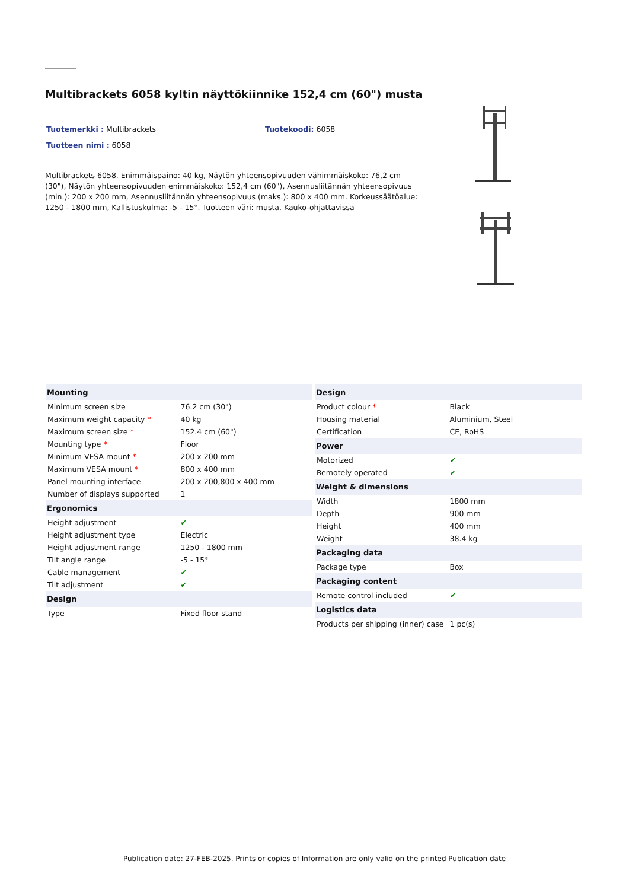Multibrackets 6058 kyltin näyttökiinnike 152,4 cm (60") musta
Tuotemerkki : Multibrackets Tuotekoodi: 6058
Tuotteen nimi : 6058
Multibrackets 6058. Enimmäispaino: 40 kg, Näytön yhteensopivuuden vähimmäiskoko: 76,2 cm (30"), Näytön yhteensopivuuden enimmäiskoko: 152,4 cm (60"), Asennusliitännän yhteensopivuus (min.): 200 x 200 mm, Asennusliitännän yhteensopivuus (maks.): 800 x 400 mm. Korkeussäätöalue: 1250 - 1800 mm, Kallistuskulma: -5 - 15°. Tuotteen väri: musta. Kauko-ohjattavissa
| Mounting | |
| --- | --- |
| Minimum screen size | 76.2 cm (30") |
| Maximum weight capacity * | 40 kg |
| Maximum screen size * | 152.4 cm (60") |
| Mounting type * | Floor |
| Minimum VESA mount * | 200 x 200 mm |
| Maximum VESA mount * | 800 x 400 mm |
| Panel mounting interface | 200 x 200,800 x 400 mm |
| Number of displays supported | 1 |
| Ergonomics | |
| Height adjustment | ✔ |
| Height adjustment type | Electric |
| Height adjustment range | 1250 - 1800 mm |
| Tilt angle range | -5 - 15° |
| Cable management | ✔ |
| Tilt adjustment | ✔ |
| Design | |
| Type | Fixed floor stand |
| Design | |
| --- | --- |
| Product colour * | Black |
| Housing material | Aluminium, Steel |
| Certification | CE, RoHS |
| Power | |
| Motorized | ✔ |
| Remotely operated | ✔ |
| Weight & dimensions | |
| Width | 1800 mm |
| Depth | 900 mm |
| Height | 400 mm |
| Weight | 38.4 kg |
| Packaging data | |
| Package type | Box |
| Packaging content | |
| Remote control included | ✔ |
| Logistics data | |
| Products per shipping (inner) case | 1 pc(s) |
Publication date: 27-FEB-2025. Prints or copies of Information are only valid on the printed Publication date